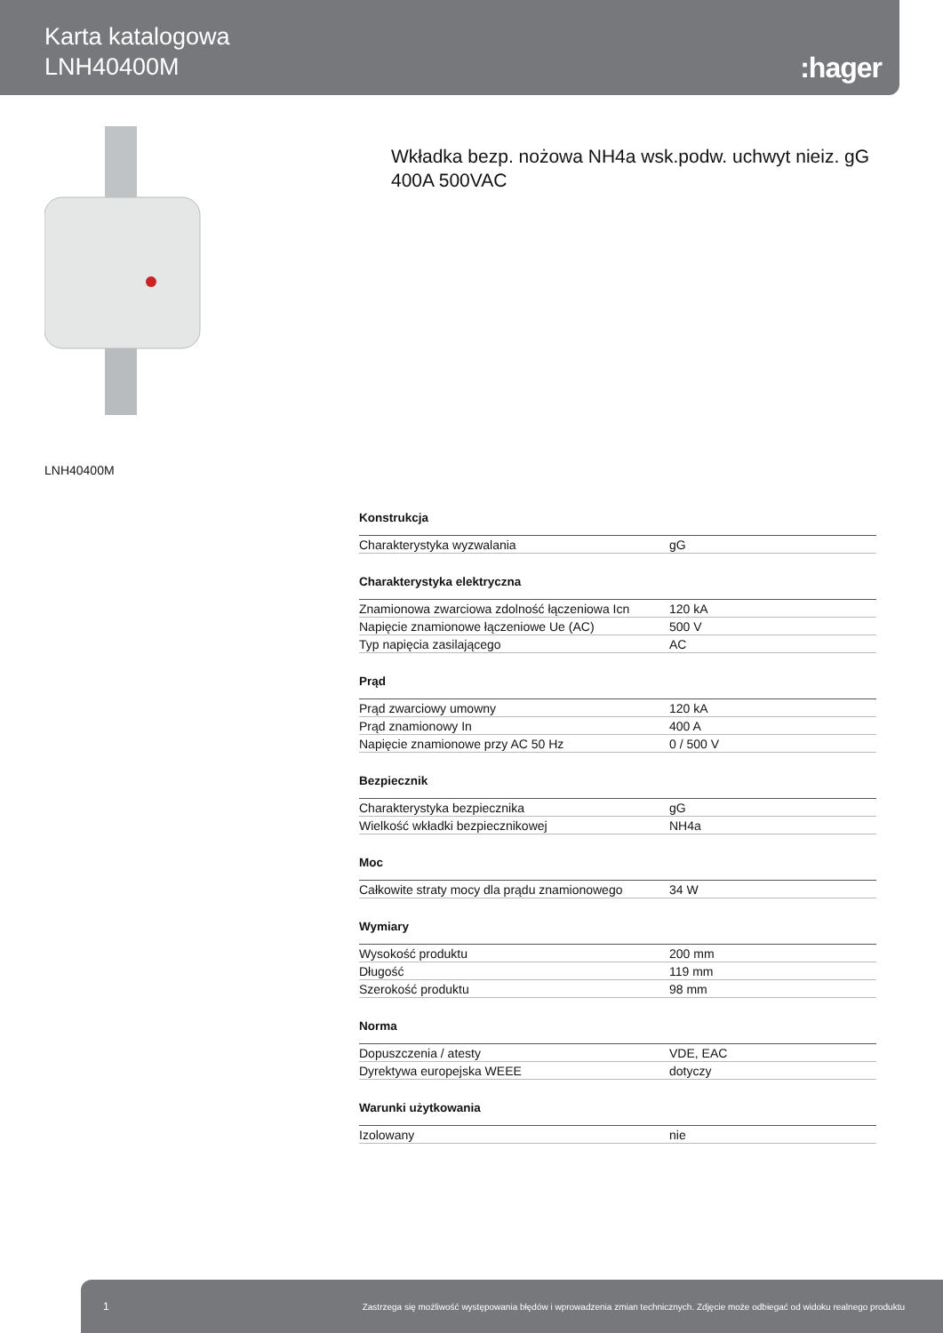Karta katalogowa
LNH40400M
:hager
Wkładka bezp. nożowa NH4a wsk.podw. uchwyt nieiz. gG 400A 500VAC
LNH40400M
Konstrukcja
| Charakterystyka wyzwalania | gG |
Charakterystyka elektryczna
| Znamionowa zwarciowa zdolność łączeniowa Icn | 120 kA |
| Napięcie znamionowe łączeniowe Ue (AC) | 500 V |
| Typ napięcia zasilającego | AC |
Prąd
| Prąd zwarciowy umowny | 120 kA |
| Prąd znamionowy In | 400 A |
| Napięcie znamionowe przy AC 50 Hz | 0 / 500 V |
Bezpiecznik
| Charakterystyka bezpiecznika | gG |
| Wielkość wkładki bezpiecznikowej | NH4a |
Moc
| Całkowite straty mocy dla prądu znamionowego | 34 W |
Wymiary
| Wysokość produktu | 200 mm |
| Długość | 119 mm |
| Szerokość produktu | 98 mm |
Norma
| Dopuszczenia / atesty | VDE, EAC |
| Dyrektywa europejska WEEE | dotyczy |
Warunki użytkowania
| Izolowany | nie |
1 Zastrzega się możliwość występowania błędów i wprowadzenia zmian technicznych. Zdjęcie może odbiegać od widoku realnego produktu